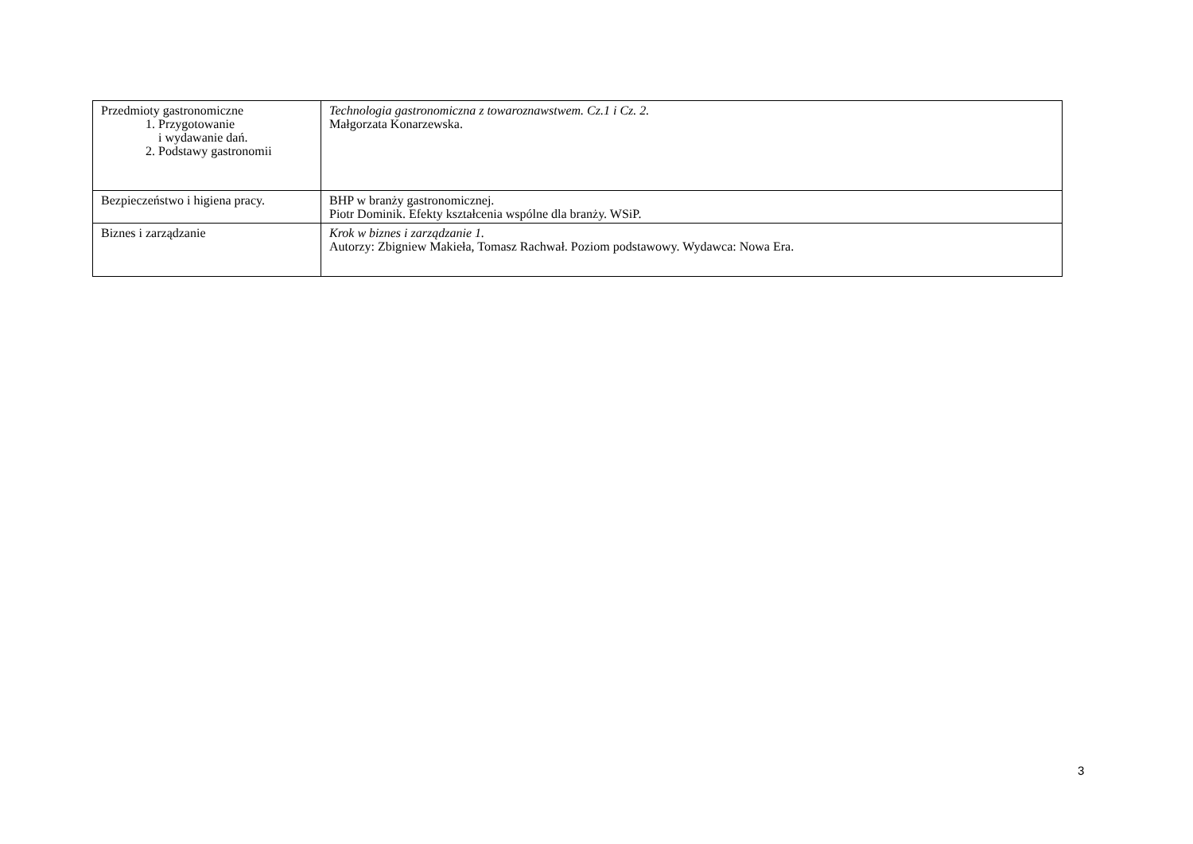| Przedmioty gastronomiczne 1. Przygotowanie i wydawanie dań. 2. Podstawy gastronomii | Technologia gastronomiczna z towaroznawstwem. Cz.1 i Cz. 2. Małgorzata Konarzewska. |
| Bezpieczeństwo i higiena pracy. | BHP w branży gastronomicznej. Piotr Dominik. Efekty kształcenia wspólne dla branży. WSiP. |
| Biznes i zarządzanie | Krok w biznes i zarządzanie 1. Autorzy: Zbigniew Makieła, Tomasz Rachwał. Poziom podstawowy. Wydawca: Nowa Era. |
3